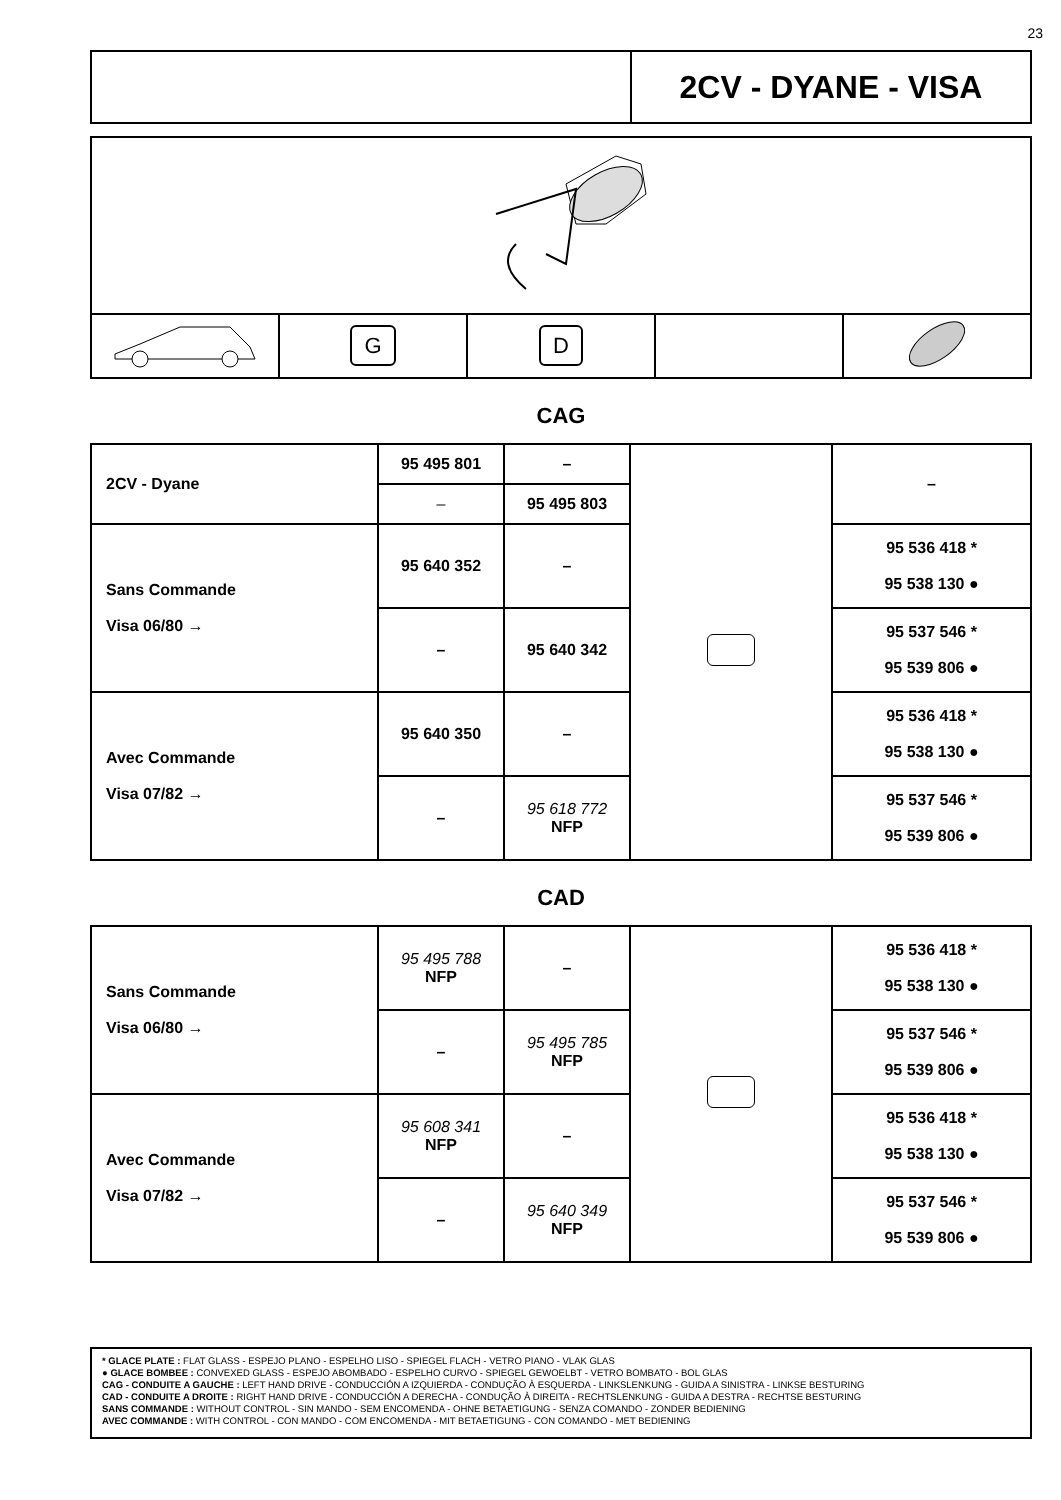23
| | 2CV - DYANE - VISA |
| | G | D | | |
CAG
| 2CV - Dyane | 95 495 801 | – | | – |
| | – | 95 495 803 | | |
| Sans Commande Visa 06/80 → | 95 640 352 | – | | 95 536 418 * 95 538 130 ● |
| | – | 95 640 342 | | 95 537 546 * 95 539 806 ● |
| Avec Commande Visa 07/82 → | 95 640 350 | – | | 95 536 418 * 95 538 130 ● |
| | – | 95 618 772 NFP | | 95 537 546 * 95 539 806 ● |
CAD
| Sans Commande Visa 06/80 → | 95 495 788 NFP | – | | 95 536 418 * 95 538 130 ● |
| | – | 95 495 785 NFP | | 95 537 546 * 95 539 806 ● |
| Avec Commande Visa 07/82 → | 95 608 341 NFP | – | | 95 536 418 * 95 538 130 ● |
| | – | 95 640 349 NFP | | 95 537 546 * 95 539 806 ● |
* GLACE PLATE : FLAT GLASS - ESPEJO PLANO - ESPELHO LISO - SPIEGEL FLACH - VETRO PIANO - VLAK GLAS
● GLACE BOMBEE : CONVEXED GLASS - ESPEJO ABOMBADO - ESPELHO CURVO - SPIEGEL GEWOELBT - VETRO BOMBATO - BOL GLAS
CAG - CONDUITE A GAUCHE : LEFT HAND DRIVE - CONDUCCIÓN A IZQUIERDA - CONDUÇÃO À ESQUERDA - LINKSLENKUNG - GUIDA A SINISTRA - LINKSE BESTURING
CAD - CONDUITE A DROITE : RIGHT HAND DRIVE - CONDUCCIÓN A DERECHA - CONDUÇÃO À DIREITA - RECHTSLENKUNG - GUIDA A DESTRA - RECHTSE BESTURING
SANS COMMANDE : WITHOUT CONTROL - SIN MANDO - SEM ENCOMENDA - OHNE BETAETIGUNG - SENZA COMANDO - ZONDER BEDIENING
AVEC COMMANDE : WITH CONTROL - CON MANDO - COM ENCOMENDA - MIT BETAETIGUNG - CON COMANDO - MET BEDIENING